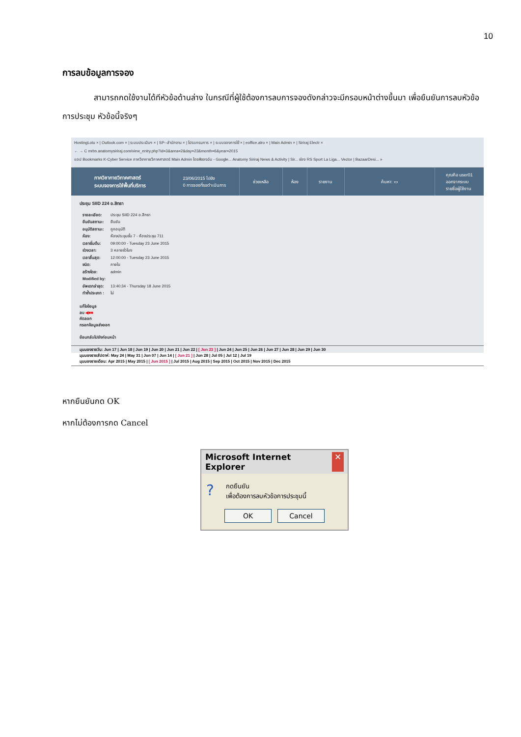10
การลบข้อมูลการจอง
    สามารถกดใช้งานได้ทีหัวข้อด้านล่าง ในกรณีที่ผู้ใช้ต้องการลบการจองดังกล่าวจะมีกรอบหน้าต่างขึ้นมา เพื่อยืนยันการลบหัวข้อการประชุม หัวข้อนี้จริงๆ
HostingLotu × | Outlook.com × | ระบบประเมินฯ × | SP--สำนักงาน × | โปรแกรมการ × | ระบบจองการใช้ × | eoffice.alro × | Main Admin × | Siriraj Electr ×
← → C mrbs.anatomysiriraj.com/view_entry.php?id=3&area=2&day=23&month=6&year=2015
แอป Bookmarks K-Cyber Service ภาควิชากายวิภาคศาสตร์ Main Admin ไดรฟ์ของฉัน - Google... Anatomy Siriraj News & Activity | Sir... ช่อง RS Sport La Liga... Vector | BazaarDesi... »
ภาควิชากายวิภาคศาสตร์
ระบบจองการใช้พื้นที่บริการ
23/06/2015 ไปยัง
0 การจองที่รอดำเนินการ
ช่วยเหลือ ห้อง รายงาน ค้นหา: ▭ คุณคือ user01
ออกจากระบบ
รายชื่อผู้ใช้งาน
ประชุม SIID 224 อ.สิทธา
| รายละเอียด: | ประชุม SIID 224 อ.สิทธา |
| ยืนยันสถานะ: | ยืนยัน |
| อนุมัติสถานะ: | ถูกอนุมัติ |
| ห้อง: | ห้องประชุมชั้น 7 - ห้องประชุม 711 |
| เวลาเริ่มต้น: | 09:00:00 - Tuesday 23 June 2015 |
| ช่วงเวลา: | 3 หลายชั่วโมง |
| เวลาสิ้นสุด: | 12:00:00 - Tuesday 23 June 2015 |
| ชนิด: | ภายใน |
| สร้างโดย: | admin |
| Modified by: | |
| อัพเดทล่าสุด: | 13:40:34 - Thursday 18 June 2015 |
| ทำซ้ำประเภท : | ไม่ |
แก้ไขข้อมูล
ลบ ◀■■
คัดลอก
กรอกข้อมูลส่งออก
ย้อนกลับไปยังก่อนหน้า
มุมมองรายวัน: Jun 17 | Jun 18 | Jun 19 | Jun 20 | Jun 21 | Jun 22 | [ Jun 23 ] | Jun 24 | Jun 25 | Jun 26 | Jun 27 | Jun 28 | Jun 29 | Jun 30
มุมมองรายสัปดาห์: May 24 | May 31 | Jun 07 | Jun 14 | [ Jun 21 ] | Jun 28 | Jul 05 | Jul 12 | Jul 19
มุมมองรายเดือน: Apr 2015 | May 2015 | [ Jun 2015 ] | Jul 2015 | Aug 2015 | Sep 2015 | Oct 2015 | Nov 2015 | Dec 2015
หากยืนยันกด OK
หากไม่ต้องการกด Cancel
Microsoft Internet Explorer ✕
? กดยืนยัน
เพื่อต้องการลบหัวข้อการประชุมนี้
OK Cancel